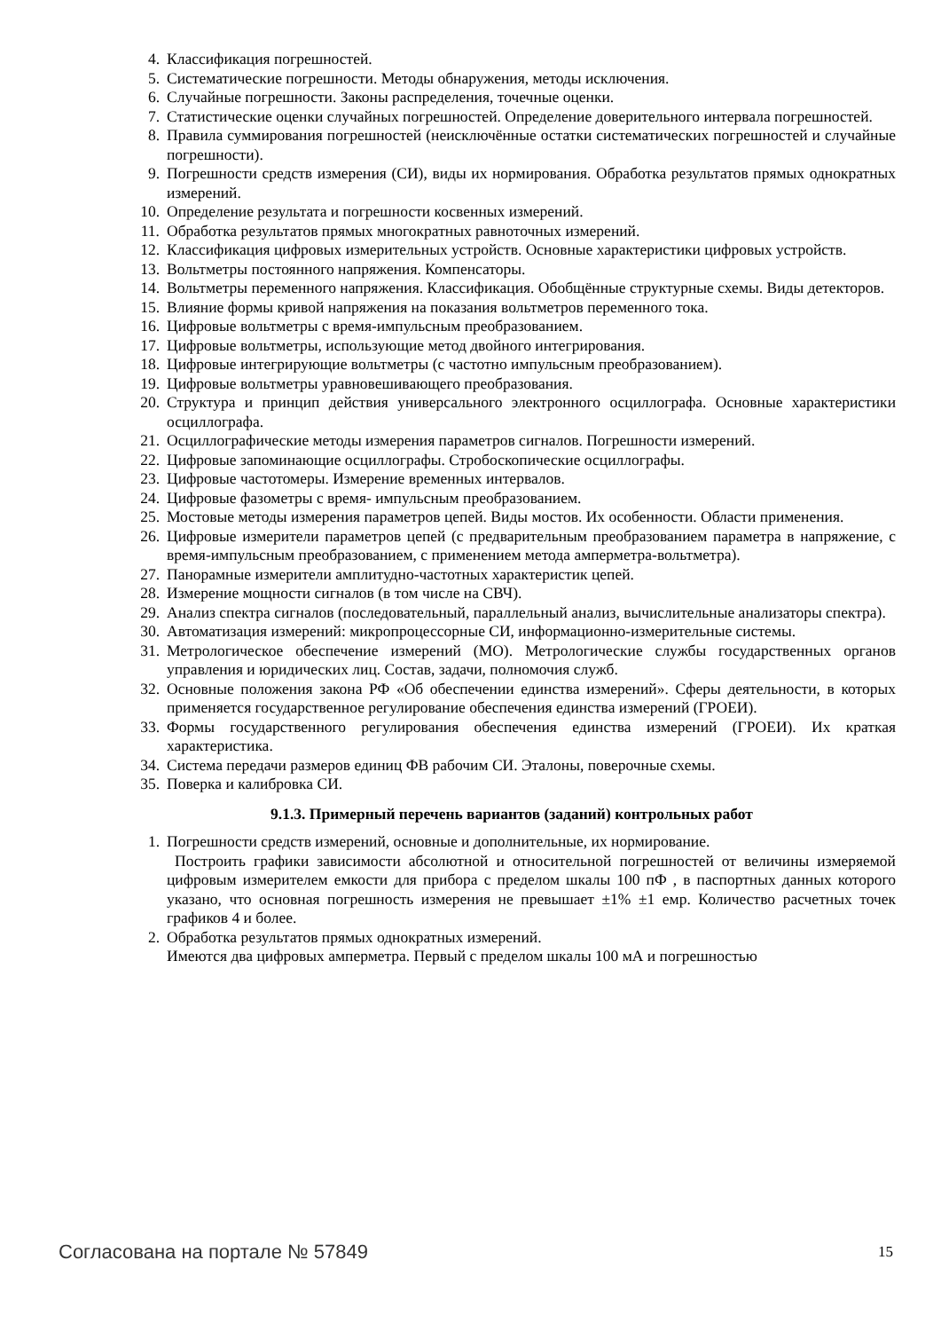4. Классификация погрешностей.
5. Систематические погрешности. Методы обнаружения, методы исключения.
6. Случайные погрешности. Законы распределения, точечные оценки.
7. Статистические оценки случайных погрешностей. Определение доверительного интервала погрешностей.
8. Правила суммирования погрешностей (неисключённые остатки систематических погрешностей и случайные погрешности).
9. Погрешности средств измерения (СИ), виды их нормирования. Обработка результатов прямых однократных измерений.
10. Определение результата и погрешности косвенных измерений.
11. Обработка результатов прямых многократных равноточных измерений.
12. Классификация цифровых измерительных устройств. Основные характеристики цифровых устройств.
13. Вольтметры постоянного напряжения. Компенсаторы.
14. Вольтметры переменного напряжения. Классификация. Обобщённые структурные схемы. Виды детекторов.
15. Влияние формы кривой напряжения на показания вольтметров переменного тока.
16. Цифровые вольтметры с время-импульсным преобразованием.
17. Цифровые вольтметры, использующие метод двойного интегрирования.
18. Цифровые интегрирующие вольтметры (с частотно импульсным преобразованием).
19. Цифровые вольтметры уравновешивающего преобразования.
20. Структура и принцип действия универсального электронного осциллографа. Основные характеристики осциллографа.
21. Осциллографические методы измерения параметров сигналов. Погрешности измерений.
22. Цифровые запоминающие осциллографы. Стробоскопические осциллографы.
23. Цифровые частотомеры. Измерение временных интервалов.
24. Цифровые фазометры с время- импульсным преобразованием.
25. Мостовые методы измерения параметров цепей. Виды мостов. Их особенности. Области применения.
26. Цифровые измерители параметров цепей (с предварительным преобразованием параметра в напряжение, с время-импульсным преобразованием, с применением метода амперметра-вольтметра).
27. Панорамные измерители амплитудно-частотных характеристик цепей.
28. Измерение мощности сигналов (в том числе на СВЧ).
29. Анализ спектра сигналов (последовательный, параллельный анализ, вычислительные анализаторы спектра).
30. Автоматизация измерений: микропроцессорные СИ, информационно-измерительные системы.
31. Метрологическое обеспечение измерений (МО). Метрологические службы государственных органов управления и юридических лиц. Состав, задачи, полномочия служб.
32. Основные положения закона РФ «Об обеспечении единства измерений». Сферы деятельности, в которых применяется государственное регулирование обеспечения единства измерений (ГРОЕИ).
33. Формы государственного регулирования обеспечения единства измерений (ГРОЕИ). Их краткая характеристика.
34. Система передачи размеров единиц ФВ рабочим СИ. Эталоны, поверочные схемы.
35. Поверка и калибровка СИ.
9.1.3. Примерный перечень вариантов (заданий) контрольных работ
1. Погрешности средств измерений, основные и дополнительные, их нормирование.
Построить графики зависимости абсолютной и относительной погрешностей от величины измеряемой цифровым измерителем емкости для прибора с пределом шкалы 100 пФ , в паспортных данных которого указано, что основная погрешность измерения не превышает ±1% ±1 емр. Количество расчетных точек графиков 4 и более.
2. Обработка результатов прямых однократных измерений.
Имеются два цифровых амперметра. Первый с пределом шкалы 100 мА и погрешностью
Согласована на портале № 57849 15